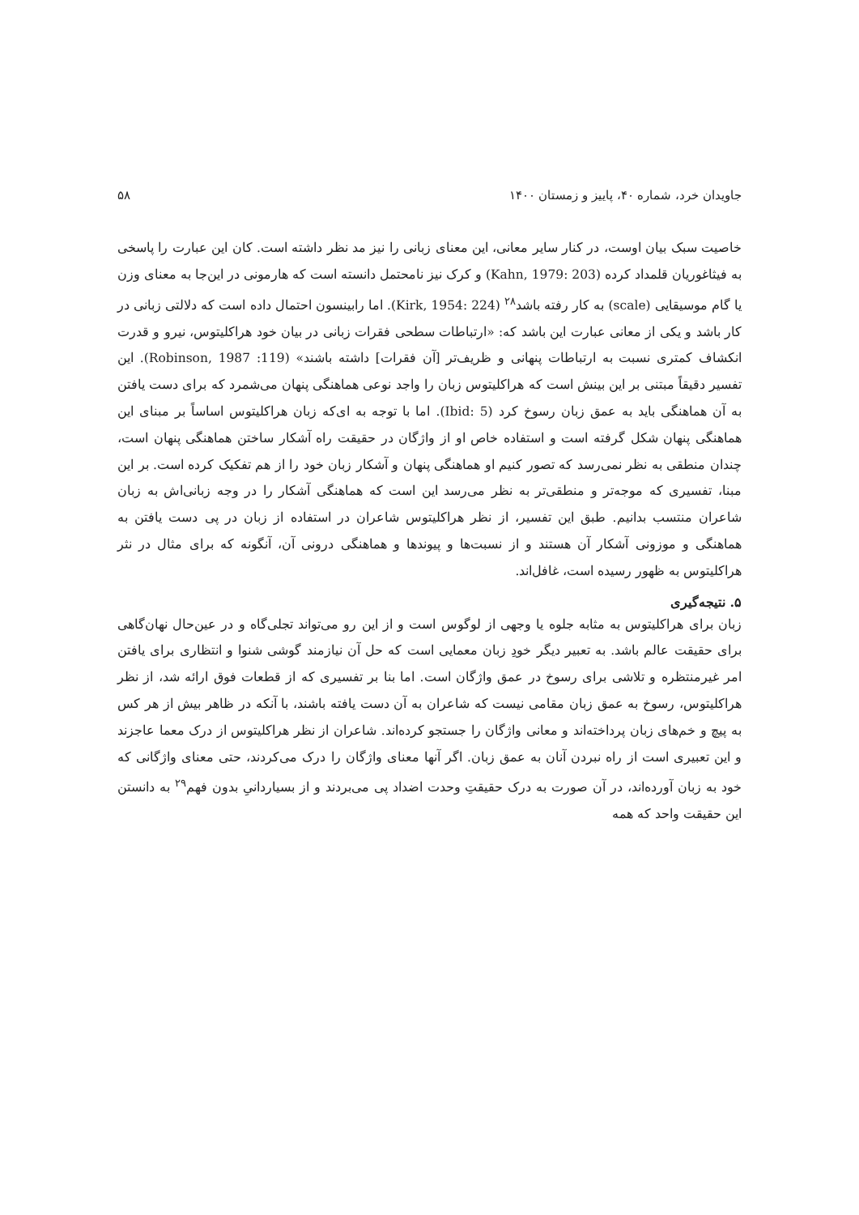جاویدان خرد، شماره ۴۰، پاییز و زمستان ۱۴۰۰ ۵۸
خاصیت سبک بیان اوست، در کنار سایر معانی، این معنای زبانی را نیز مد نظر داشته است. کان این عبارت را پاسخی به فیثاغوریان قلمداد کرده (Kahn, 1979: 203) و کرک نیز نامحتمل دانسته است که هارمونی در این‌جا به معنای وزن یا گام موسیقایی (scale) به کار رفته باشد<sup>۲۸</sup> (Kirk, 1954: 224). اما رابینسون احتمال داده است که دلالتی زبانی در کار باشد و یکی از معانی عبارت این باشد که: «ارتباطات سطحی فقرات زبانی در بیان خود هراکلیتوس، نیرو و قدرت انکشاف کمتری نسبت به ارتباطات پنهانی و ظریف‌تر [آن فقرات] داشته باشند» (Robinson, 1987 :119). این تفسیر دقیقاً مبتنی بر این بینش است که هراکلیتوس زبان را واجد نوعی هماهنگی پنهان می‌شمرد که برای دست یافتن به آن هماهنگی باید به عمق زبان رسوخ کرد (Ibid: 5). اما با توجه به ای‌که زبان هراکلیتوس اساساً بر مبنای این هماهنگی پنهان شکل گرفته است و استفاده خاص او از واژگان در حقیقت راه آشکار ساختن هماهنگی پنهان است، چندان منطقی به نظر نمی‌رسد که تصور کنیم او هماهنگی پنهان و آشکار زبان خود را از هم تفکیک کرده است. بر این مبنا، تفسیری که موجه‌تر و منطقی‌تر به نظر می‌رسد این است که هماهنگی آشکار را در وجه زبانی‌اش به زبان شاعران منتسب بدانیم. طبق این تفسیر، از نظر هراکلیتوس شاعران در استفاده از زبان در پی دست یافتن به هماهنگی و موزونی آشکار آن هستند و از نسبت‌ها و پیوندها و هماهنگی درونی آن، آنگونه که برای مثال در نثر هراکلیتوس به ظهور رسیده است، غافل‌اند.
۵. نتیجه‌گیری
زبان برای هراکلیتوس به مثابه جلوه یا وجهی از لوگوس است و از این رو می‌تواند تجلی‌گاه و در عین‌حال نهان‌گاهی برای حقیقت عالم باشد. به تعبیر دیگر خودِ زبان معمایی است که حل آن نیازمند گوشی شنوا و انتظاری برای یافتن امر غیرمنتظره و تلاشی برای رسوخ در عمق واژگان است. اما بنا بر تفسیری که از قطعات فوق ارائه شد، از نظر هراکلیتوس، رسوخ به عمق زبان مقامی نیست که شاعران به آن دست یافته باشند، با آنکه در ظاهر بیش از هر کس به پیچ و خم‌های زبان پرداخته‌اند و معانی واژگان را جستجو کرده‌اند. شاعران از نظر هراکلیتوس از درک معما عاجزند و این تعبیری است از راه نبردن آنان به عمق زبان. اگر آنها معنای واژگان را درک می‌کردند، حتی معنای واژگانی که خود به زبان آورده‌اند، در آن صورت به درک حقیقتِ وحدت اضداد پی می‌بردند و از بسیاردانیِ بدون فهم<sup>۲۹</sup> به دانستن این حقیقت واحد که همه